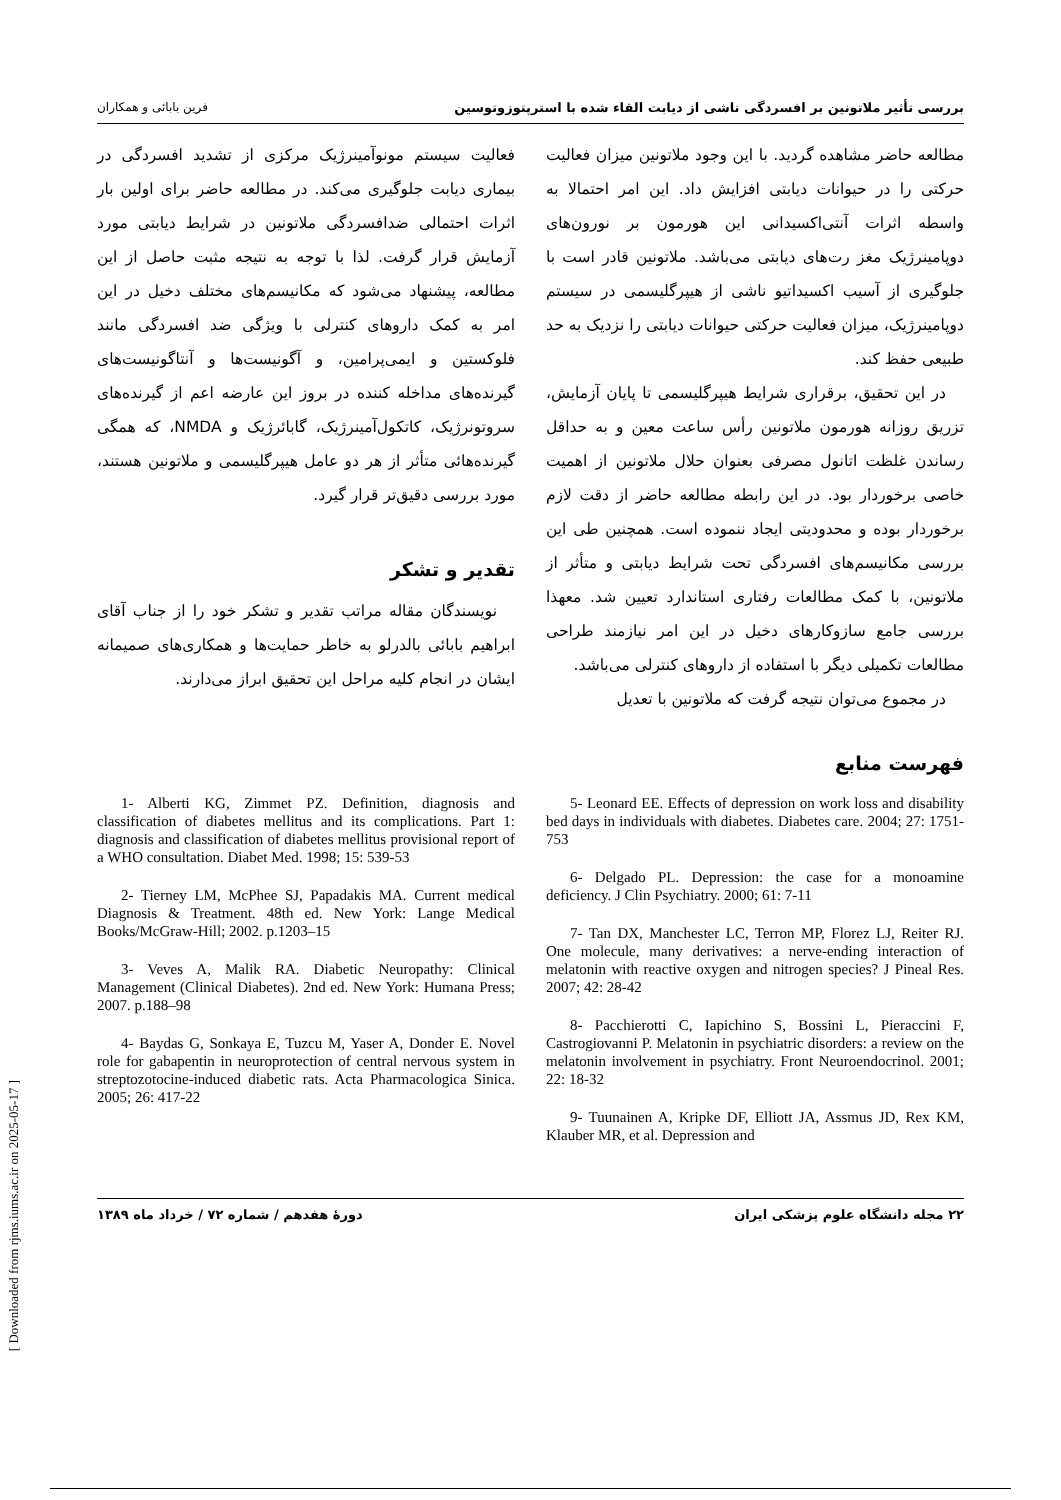بررسی تأثیر ملاتونین بر افسردگی ناشی از دیابت القاء شده با استرپتوزوتوسین فرین بابائی و همکاران
مطالعه حاضر مشاهده گردید. با این وجود ملاتونین میزان فعالیت حرکتی را در حیوانات دیابتی افزایش داد. این امر احتمالا به واسطه اثرات آنتی‌اکسیدانی این هورمون بر نورون‌های دوپامینرژیک مغز رت‌های دیابتی می‌باشد. ملاتونین قادر است با جلوگیری از آسیب اکسیداتیو ناشی از هیپرگلیسمی در سیستم دوپامینرژیک، میزان فعالیت حرکتی حیوانات دیابتی را نزدیک به حد طبیعی حفظ کند.
در این تحقیق، برقراری شرایط هیپرگلیسمی تا پایان آزمایش، تزریق روزانه هورمون ملاتونین رأس ساعت معین و به حداقل رساندن غلظت اتانول مصرفی بعنوان حلال ملاتونین از اهمیت خاصی برخوردار بود. در این رابطه مطالعه حاضر از دقت لازم برخوردار بوده و محدودیتی ایجاد ننموده است. همچنین طی این بررسی مکانیسم‌های افسردگی تحت شرایط دیابتی و متأثر از ملاتونین، با کمک مطالعات رفتاری استاندارد تعیین شد. معهذا بررسی جامع سازوکارهای دخیل در این امر نیازمند طراحی مطالعات تکمیلی دیگر با استفاده از داروهای کنترلی می‌باشد.
در مجموع می‌توان نتیجه گرفت که ملاتونین با تعدیل
فعالیت سیستم مونوآمینرژیک مرکزی از تشدید افسردگی در بیماری دیابت جلوگیری می‌کند. در مطالعه حاضر برای اولین بار اثرات احتمالی ضدافسردگی ملاتونین در شرایط دیابتی مورد آزمایش قرار گرفت. لذا با توجه به نتیجه مثبت حاصل از این مطالعه، پیشنهاد می‌شود که مکانیسم‌های مختلف دخیل در این امر به کمک داروهای کنترلی با ویژگی ضد افسردگی مانند فلوکستین و ایمی‌پرامین، و آگونیست‌ها و آنتاگونیست‌های گیرنده‌های مداخله کننده در بروز این عارضه اعم از گیرنده‌های سروتونرژیک، کاتکول‌آمینرژیک، گابائرژیک و NMDA، که همگی گیرنده‌هائی متأثر از هر دو عامل هیپرگلیسمی و ملاتونین هستند، مورد بررسی دقیق‌تر قرار گیرد.
تقدیر و تشکر
نویسندگان مقاله مراتب تقدیر و تشکر خود را از جناب آقای ابراهیم بابائی بالدرلو به خاطر حمایت‌ها و همکاری‌های صمیمانه ایشان در انجام کلیه مراحل این تحقیق ابراز می‌دارند.
فهرست منابع
1- Alberti KG, Zimmet PZ. Definition, diagnosis and classification of diabetes mellitus and its complications. Part 1: diagnosis and classification of diabetes mellitus provisional report of a WHO consultation. Diabet Med. 1998; 15: 539-53
2- Tierney LM, McPhee SJ, Papadakis MA. Current medical Diagnosis & Treatment. 48th ed. New York: Lange Medical Books/McGraw-Hill; 2002. p.1203–15
3- Veves A, Malik RA. Diabetic Neuropathy: Clinical Management (Clinical Diabetes). 2nd ed. New York: Humana Press; 2007. p.188–98
4- Baydas G, Sonkaya E, Tuzcu M, Yaser A, Donder E. Novel role for gabapentin in neuroprotection of central nervous system in streptozotocine-induced diabetic rats. Acta Pharmacologica Sinica. 2005; 26: 417-22
5- Leonard EE. Effects of depression on work loss and disability bed days in individuals with diabetes. Diabetes care. 2004; 27: 1751-753
6- Delgado PL. Depression: the case for a monoamine deficiency. J Clin Psychiatry. 2000; 61: 7-11
7- Tan DX, Manchester LC, Terron MP, Florez LJ, Reiter RJ. One molecule, many derivatives: a nerve-ending interaction of melatonin with reactive oxygen and nitrogen species? J Pineal Res. 2007; 42: 28-42
8- Pacchierotti C, Iapichino S, Bossini L, Pieraccini F, Castrogiovanni P. Melatonin in psychiatric disorders: a review on the melatonin involvement in psychiatry. Front Neuroendocrinol. 2001; 22: 18-32
9- Tuunainen A, Kripke DF, Elliott JA, Assmus JD, Rex KM, Klauber MR, et al. Depression and
۲۲ مجله دانشگاه علوم پزشکی ایران دورهٔ هفدهم / شماره ۷۲ / خرداد ماه ۱۳۸۹
[ Downloaded from rjms.iums.ac.ir on 2025-05-17 ]